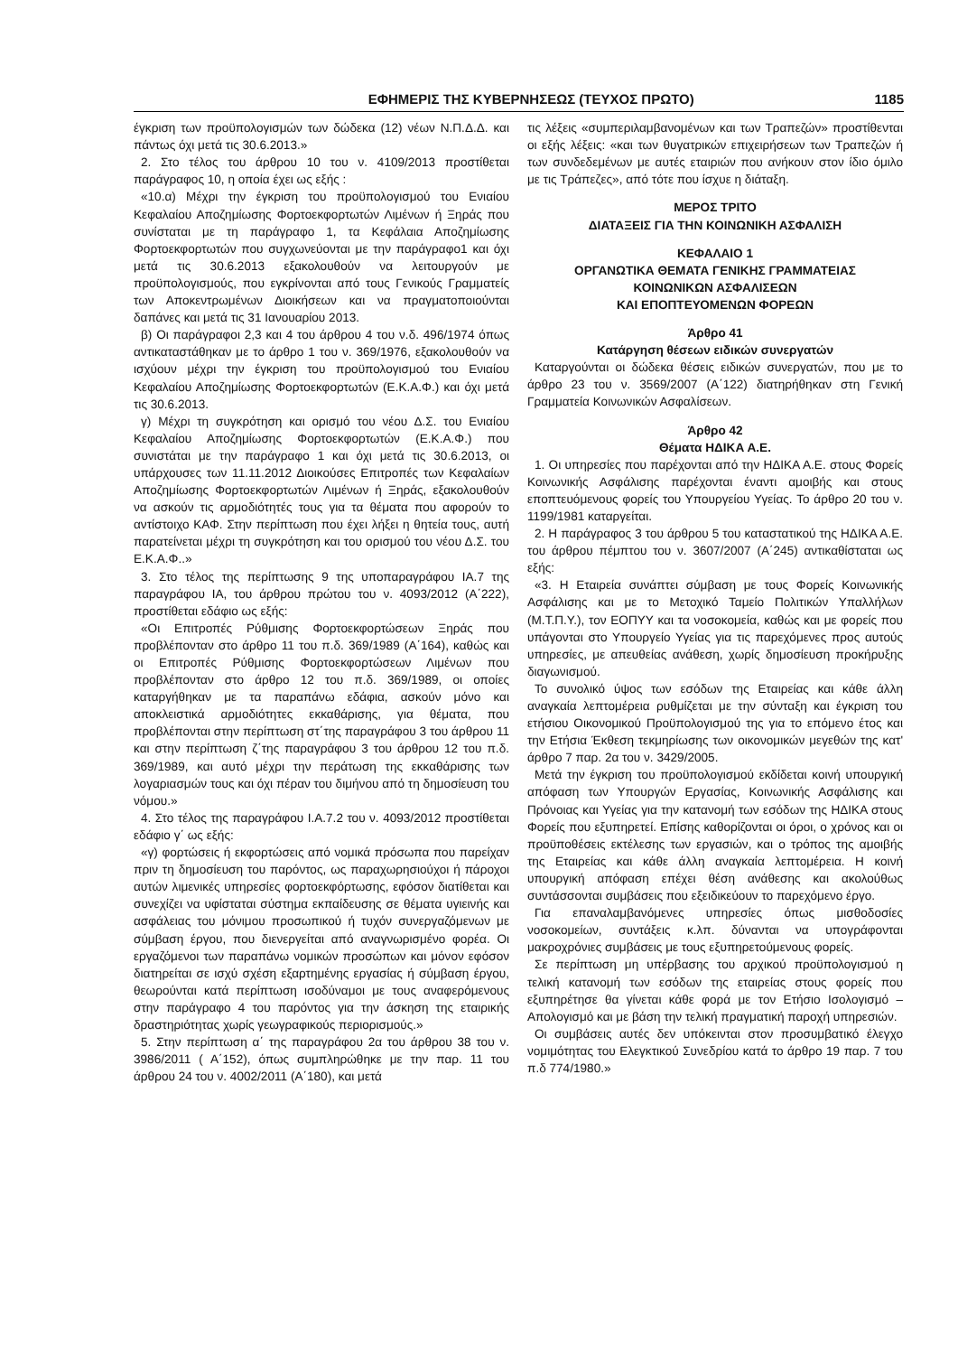ΕΦΗΜΕΡΙΣ ΤΗΣ ΚΥΒΕΡΝΗΣΕΩΣ (ΤΕΥΧΟΣ ΠΡΩΤΟ) 1185
έγκριση των προϋπολογισμών των δώδεκα (12) νέων Ν.Π.Δ.Δ. και πάντως όχι μετά τις 30.6.2013.»
2. Στο τέλος του άρθρου 10 του ν. 4109/2013 προστίθεται παράγραφος 10, η οποία έχει ως εξής :
«10.α) Μέχρι την έγκριση του προϋπολογισμού του Ενιαίου Κεφαλαίου Αποζημίωσης Φορτοεκφορτωτών Λιμένων ή Ξηράς που συνίσταται με τη παράγραφο 1, τα Κεφάλαια Αποζημίωσης Φορτοεκφορτωτών που συγχωνεύονται με την παράγραφο1 και όχι μετά τις 30.6.2013 εξακολουθούν να λειτουργούν με προϋπολογισμούς, που εγκρίνονται από τους Γενικούς Γραμματείς των Αποκεντρωμένων Διοικήσεων και να πραγματοποιούνται δαπάνες και μετά τις 31 Ιανουαρίου 2013.
β) Οι παράγραφοι 2,3 και 4 του άρθρου 4 του ν.δ. 496/1974 όπως αντικαταστάθηκαν με το άρθρο 1 του ν. 369/1976, εξακολουθούν να ισχύουν μέχρι την έγκριση του προϋπολογισμού του Ενιαίου Κεφαλαίου Αποζημίωσης Φορτοεκφορτωτών (Ε.Κ.Α.Φ.) και όχι μετά τις 30.6.2013.
γ) Μέχρι τη συγκρότηση και ορισμό του νέου Δ.Σ. του Ενιαίου Κεφαλαίου Αποζημίωσης Φορτοεκφορτωτών (Ε.Κ.Α.Φ.) που συνιστάται με την παράγραφο 1 και όχι μετά τις 30.6.2013, οι υπάρχουσες των 11.11.2012 Διοικούσες Επιτροπές των Κεφαλαίων Αποζημίωσης Φορτοεκφορτωτών Λιμένων ή Ξηράς, εξακολουθούν να ασκούν τις αρμοδιότητές τους για τα θέματα που αφορούν το αντίστοιχο ΚΑΦ. Στην περίπτωση που έχει λήξει η θητεία τους, αυτή παρατείνεται μέχρι τη συγκρότηση και του ορισμού του νέου Δ.Σ. του Ε.Κ.Α.Φ..»
3. Στο τέλος της περίπτωσης 9 της υποπαραγράφου ΙΑ.7 της παραγράφου ΙΑ, του άρθρου πρώτου του ν. 4093/2012 (Α΄222), προστίθεται εδάφιο ως εξής:
«Οι Επιτροπές Ρύθμισης Φορτοεκφορτώσεων Ξηράς που προβλέπονταν στο άρθρο 11 του π.δ. 369/1989 (Α΄164), καθώς και οι Επιτροπές Ρύθμισης Φορτοεκφορτώσεων Λιμένων που προβλέπονταν στο άρθρο 12 του π.δ. 369/1989, οι οποίες καταργήθηκαν με τα παραπάνω εδάφια, ασκούν μόνο και αποκλειστικά αρμοδιότητες εκκαθάρισης, για θέματα, που προβλέπονται στην περίπτωση στ΄της παραγράφου 3 του άρθρου 11 και στην περίπτωση ζ΄της παραγράφου 3 του άρθρου 12 του π.δ. 369/1989, και αυτό μέχρι την περάτωση της εκκαθάρισης των λογαριασμών τους και όχι πέραν του διμήνου από τη δημοσίευση του νόμου.»
4. Στο τέλος της παραγράφου Ι.Α.7.2 του ν. 4093/2012 προστίθεται εδάφιο γ΄ ως εξής:
«γ) φορτώσεις ή εκφορτώσεις από νομικά πρόσωπα που παρείχαν πριν τη δημοσίευση του παρόντος, ως παραχωρησιούχοι ή πάροχοι αυτών λιμενικές υπηρεσίες φορτοεκφόρτωσης, εφόσον διατίθεται και συνεχίζει να υφίσταται σύστημα εκπαίδευσης σε θέματα υγιεινής και ασφάλειας του μόνιμου προσωπικού ή τυχόν συνεργαζόμενων με σύμβαση έργου, που διενεργείται από αναγνωρισμένο φορέα. Οι εργαζόμενοι των παραπάνω νομικών προσώπων και μόνον εφόσον διατηρείται σε ισχύ σχέση εξαρτημένης εργασίας ή σύμβαση έργου, θεωρούνται κατά περίπτωση ισοδύναμοι με τους αναφερόμενους στην παράγραφο 4 του παρόντος για την άσκηση της εταιρικής δραστηριότητας χωρίς γεωγραφικούς περιορισμούς.»
5. Στην περίπτωση α΄ της παραγράφου 2α του άρθρου 38 του ν. 3986/2011 ( Α΄152), όπως συμπληρώθηκε με την παρ. 11 του άρθρου 24 του ν. 4002/2011 (Α΄180), και μετά
τις λέξεις «συμπεριλαμβανομένων και των Τραπεζών» προστίθενται οι εξής λέξεις: «και των θυγατρικών επιχειρήσεων των Τραπεζών ή των συνδεδεμένων με αυτές εταιριών που ανήκουν στον ίδιο όμιλο με τις Τράπεζες», από τότε που ίσχυε η διάταξη.
ΜΕΡΟΣ ΤΡΙΤΟ
ΔΙΑΤΑΞΕΙΣ ΓΙΑ ΤΗΝ ΚΟΙΝΩΝΙΚΗ ΑΣΦΑΛΙΣΗ
ΚΕΦΑΛΑΙΟ 1
ΟΡΓΑΝΩΤΙΚΑ ΘΕΜΑΤΑ ΓΕΝΙΚΗΣ ΓΡΑΜΜΑΤΕΙΑΣ
ΚΟΙΝΩΝΙΚΩΝ ΑΣΦΑΛΙΣΕΩΝ
ΚΑΙ ΕΠΟΠΤΕΥΟΜΕΝΩΝ ΦΟΡΕΩΝ
Άρθρο 41
Κατάργηση θέσεων ειδικών συνεργατών
Καταργούνται οι δώδεκα θέσεις ειδικών συνεργατών, που με το άρθρο 23 του ν. 3569/2007 (Α΄122) διατηρήθηκαν στη Γενική Γραμματεία Κοινωνικών Ασφαλίσεων.
Άρθρο 42
Θέματα ΗΔΙΚΑ Α.Ε.
1. Οι υπηρεσίες που παρέχονται από την ΗΔΙΚΑ Α.Ε. στους Φορείς Κοινωνικής Ασφάλισης παρέχονται έναντι αμοιβής και στους εποπτευόμενους φορείς του Υπουργείου Υγείας. Το άρθρο 20 του ν. 1199/1981 καταργείται.
2. Η παράγραφος 3 του άρθρου 5 του καταστατικού της ΗΔΙΚΑ Α.Ε. του άρθρου πέμπτου του ν. 3607/2007 (Α΄245) αντικαθίσταται ως εξής:
«3. Η Εταιρεία συνάπτει σύμβαση με τους Φορείς Κοινωνικής Ασφάλισης και με το Μετοχικό Ταμείο Πολιτικών Υπαλλήλων (Μ.Τ.Π.Υ.), τον ΕΟΠΥΥ και τα νοσοκομεία, καθώς και με φορείς που υπάγονται στο Υπουργείο Υγείας για τις παρεχόμενες προς αυτούς υπηρεσίες, με απευθείας ανάθεση, χωρίς δημοσίευση προκήρυξης διαγωνισμού.
Το συνολικό ύψος των εσόδων της Εταιρείας και κάθε άλλη αναγκαία λεπτομέρεια ρυθμίζεται με την σύνταξη και έγκριση του ετήσιου Οικονομικού Προϋπολογισμού της για το επόμενο έτος και την Ετήσια Έκθεση τεκμηρίωσης των οικονομικών μεγεθών της κατ' άρθρο 7 παρ. 2α του ν. 3429/2005.
Μετά την έγκριση του προϋπολογισμού εκδίδεται κοινή υπουργική απόφαση των Υπουργών Εργασίας, Κοινωνικής Ασφάλισης και Πρόνοιας και Υγείας για την κατανομή των εσόδων της ΗΔΙΚΑ στους Φορείς που εξυπηρετεί. Επίσης καθορίζονται οι όροι, ο χρόνος και οι προϋποθέσεις εκτέλεσης των εργασιών, και ο τρόπος της αμοιβής της Εταιρείας και κάθε άλλη αναγκαία λεπτομέρεια. Η κοινή υπουργική απόφαση επέχει θέση ανάθεσης και ακολούθως συντάσσονται συμβάσεις που εξειδικεύουν το παρεχόμενο έργο.
Για επαναλαμβανόμενες υπηρεσίες όπως μισθοδοσίες νοσοκομείων, συντάξεις κ.λπ. δύνανται να υπογράφονται μακροχρόνιες συμβάσεις με τους εξυπηρετούμενους φορείς.
Σε περίπτωση μη υπέρβασης του αρχικού προϋπολογισμού η τελική κατανομή των εσόδων της εταιρείας στους φορείς που εξυπηρέτησε θα γίνεται κάθε φορά με τον Ετήσιο Ισολογισμό – Απολογισμό και με βάση την τελική πραγματική παροχή υπηρεσιών.
Οι συμβάσεις αυτές δεν υπόκεινται στον προσυμβατικό έλεγχο νομιμότητας του Ελεγκτικού Συνεδρίου κατά το άρθρο 19 παρ. 7 του π.δ 774/1980.»